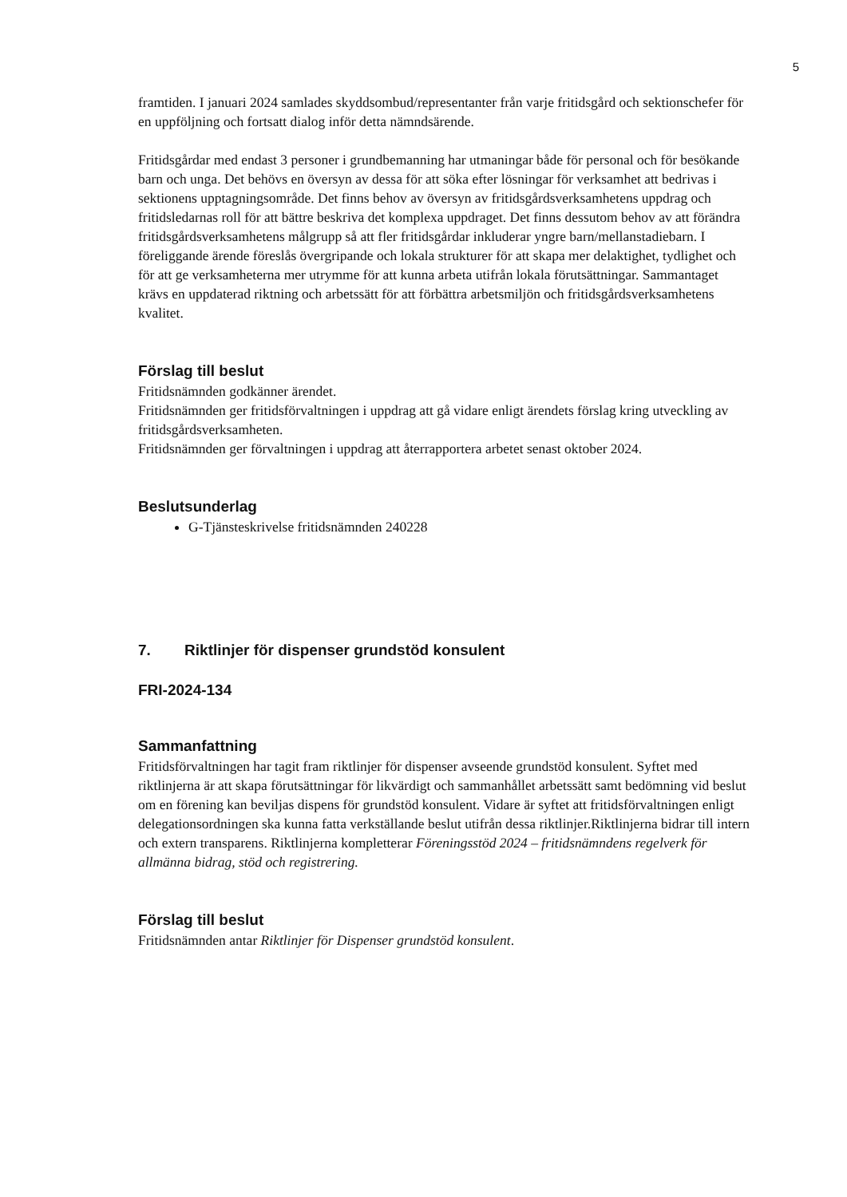5
framtiden. I januari 2024 samlades skyddsombud/representanter från varje fritidsgård och sektionschefer för en uppföljning och fortsatt dialog inför detta nämndsärende.
Fritidsgårdar med endast 3 personer i grundbemanning har utmaningar både för personal och för besökande barn och unga. Det behövs en översyn av dessa för att söka efter lösningar för verksamhet att bedrivas i sektionens upptagningsområde. Det finns behov av översyn av fritidsgårdsverksamhetens uppdrag och fritidsledarnas roll för att bättre beskriva det komplexa uppdraget. Det finns dessutom behov av att förändra fritidsgårdsverksamhetens målgrupp så att fler fritidsgårdar inkluderar yngre barn/mellanstadiebarn. I föreliggande ärende föreslås övergripande och lokala strukturer för att skapa mer delaktighet, tydlighet och för att ge verksamheterna mer utrymme för att kunna arbeta utifrån lokala förutsättningar. Sammantaget krävs en uppdaterad riktning och arbetssätt för att förbättra arbetsmiljön och fritidsgårdsverksamhetens kvalitet.
Förslag till beslut
Fritidsnämnden godkänner ärendet.
Fritidsnämnden ger fritidsförvaltningen i uppdrag att gå vidare enligt ärendets förslag kring utveckling av fritidsgårdsverksamheten.
Fritidsnämnden ger förvaltningen i uppdrag att återrapportera arbetet senast oktober 2024.
Beslutsunderlag
G-Tjänsteskrivelse fritidsnämnden 240228
7. Riktlinjer för dispenser grundstöd konsulent
FRI-2024-134
Sammanfattning
Fritidsförvaltningen har tagit fram riktlinjer för dispenser avseende grundstöd konsulent. Syftet med riktlinjerna är att skapa förutsättningar för likvärdigt och sammanhållet arbetssätt samt bedömning vid beslut om en förening kan beviljas dispens för grundstöd konsulent. Vidare är syftet att fritidsförvaltningen enligt delegationsordningen ska kunna fatta verkställande beslut utifrån dessa riktlinjer.Riktlinjerna bidrar till intern och extern transparens. Riktlinjerna kompletterar Föreningsstöd 2024 – fritidsnämndens regelverk för allmänna bidrag, stöd och registrering.
Förslag till beslut
Fritidsnämnden antar Riktlinjer för Dispenser grundstöd konsulent.